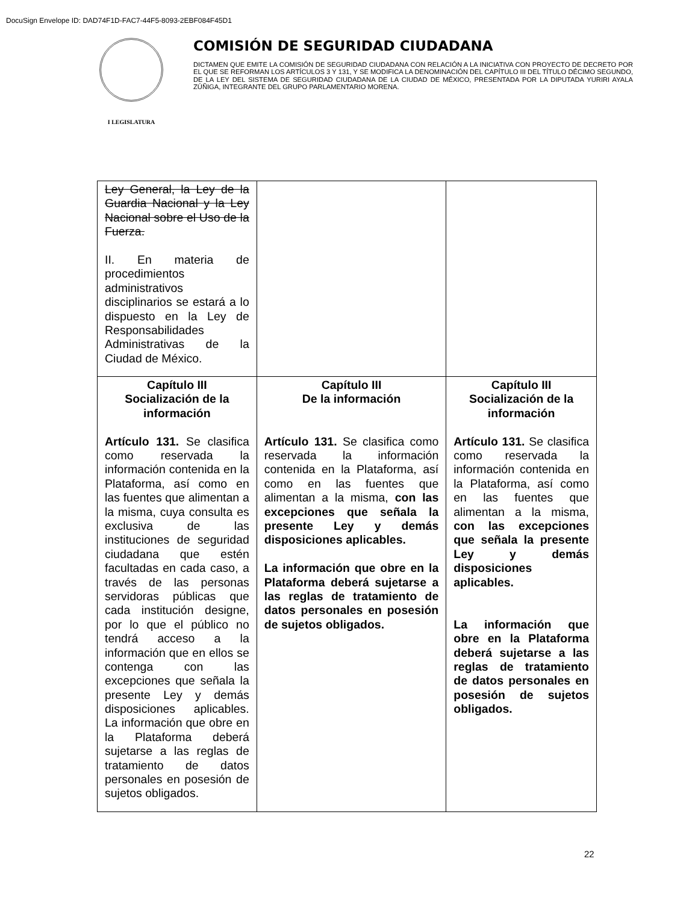DocuSign Envelope ID: DAD74F1D-FAC7-44F5-8093-2EBF084F45D1
I LEGISLATURA
COMISIÓN DE SEGURIDAD CIUDADANA
DICTAMEN QUE EMITE LA COMISIÓN DE SEGURIDAD CIUDADANA CON RELACIÓN A LA INICIATIVA CON PROYECTO DE DECRETO POR EL QUE SE REFORMAN LOS ARTÍCULOS 3 Y 131, Y SE MODIFICA LA DENOMINACIÓN DEL CAPÍTULO III DEL TÍTULO DÉCIMO SEGUNDO, DE LA LEY DEL SISTEMA DE SEGURIDAD CIUDADANA DE LA CIUDAD DE MÉXICO, PRESENTADA POR LA DIPUTADA YURIRI AYALA ZÚÑIGA, INTEGRANTE DEL GRUPO PARLAMENTARIO MORENA.
| Ley General, la Ley de la Guardia Nacional y la Ley Nacional sobre el Uso de la Fuerza. II. En materia de procedimientos administrativos disciplinarios se estará a lo dispuesto en la Ley de Responsabilidades Administrativas de la Ciudad de México. | | |
| Capítulo III Socialización de la información Artículo 131. Se clasifica como reservada la información contenida en la Plataforma, así como en las fuentes que alimentan a la misma, cuya consulta es exclusiva de las instituciones de seguridad ciudadana que estén facultadas en cada caso, a través de las personas servidoras públicas que cada institución designe, por lo que el público no tendrá acceso a la información que en ellos se contenga con las excepciones que señala la presente Ley y demás disposiciones aplicables. La información que obre en la Plataforma deberá sujetarse a las reglas de tratamiento de datos personales en posesión de sujetos obligados. | Capítulo III De la información Artículo 131. Se clasifica como reservada la información contenida en la Plataforma, así como en las fuentes que alimentan a la misma, con las excepciones que señala la presente Ley y demás disposiciones aplicables. La información que obre en la Plataforma deberá sujetarse a las reglas de tratamiento de datos personales en posesión de sujetos obligados. | Capítulo III Socialización de la información Artículo 131. Se clasifica como reservada la información contenida en la Plataforma, así como en las fuentes que alimentan a la misma, con las excepciones que señala la presente Ley y demás disposiciones aplicables. La información que obre en la Plataforma deberá sujetarse a las reglas de tratamiento de datos personales en posesión de sujetos obligados. |
22